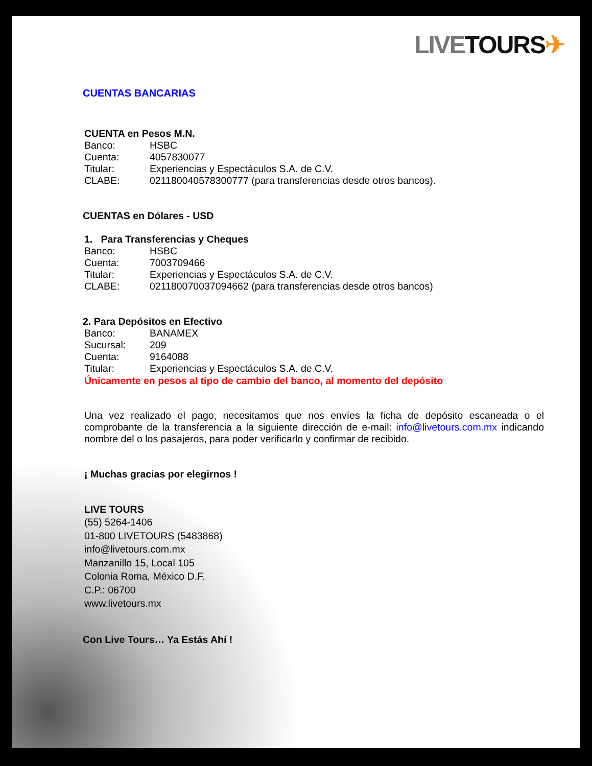LIVE TOURS✈
CUENTAS BANCARIAS
CUENTA en Pesos M.N.
Banco: HSBC
Cuenta: 4057830077
Titular: Experiencias y Espectáculos S.A. de C.V.
CLABE: 021180040578300777 (para transferencias desde otros bancos).
CUENTAS en Dólares - USD
1. Para Transferencias y Cheques
Banco: HSBC
Cuenta: 7003709466
Titular: Experiencias y Espectáculos S.A. de C.V.
CLABE: 021180070037094662 (para transferencias desde otros bancos)
2. Para Depósitos en Efectivo
Banco: BANAMEX
Sucursal: 209
Cuenta: 9164088
Titular: Experiencias y Espectáculos S.A. de C.V.
Únicamente en pesos al tipo de cambio del banco, al momento del depósito
Una vez realizado el pago, necesitamos que nos envíes la ficha de depósito escaneada o el comprobante de la transferencia a la siguiente dirección de e-mail: info@livetours.com.mx indicando nombre del o los pasajeros, para poder verificarlo y confirmar de recibido.
¡ Muchas gracias por elegirnos !
LIVE TOURS
(55) 5264-1406
01-800 LIVETOURS (5483868)
info@livetours.com.mx
Manzanillo 15, Local 105
Colonia Roma, México D.F.
C.P.: 06700
www.livetours.mx
Con Live Tours… Ya Estás Ahí !